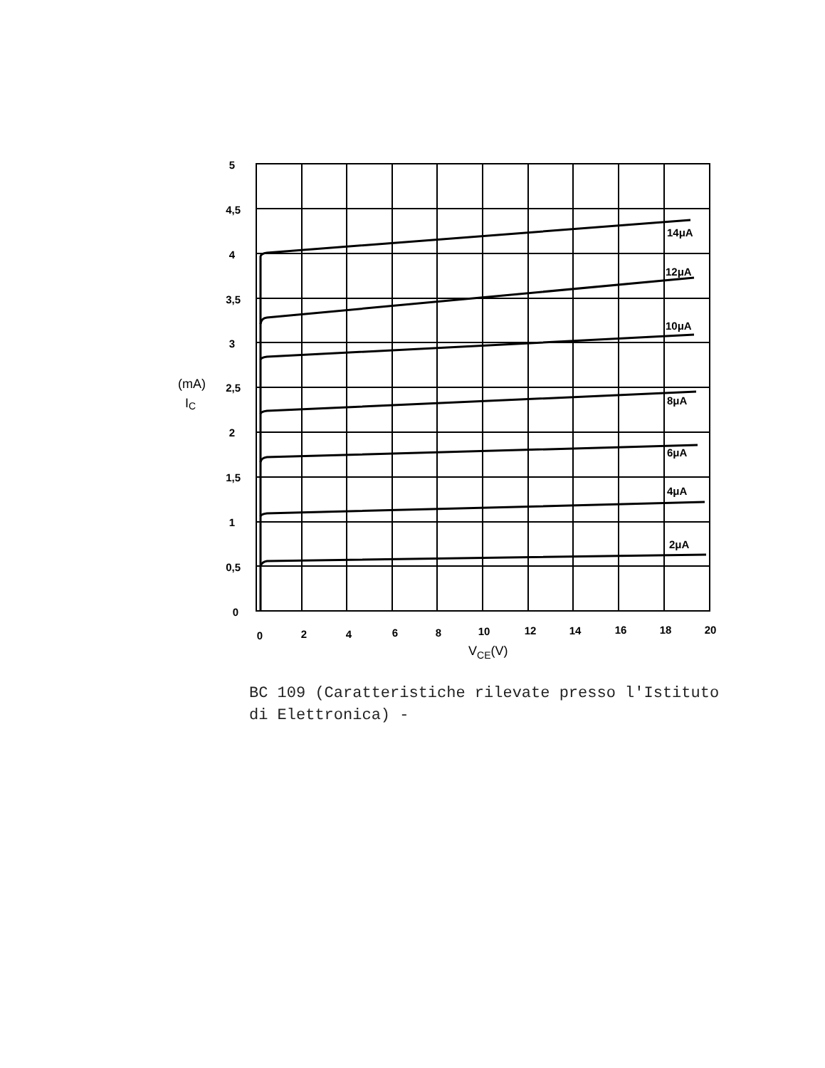5
4,5
4
3,5
3
2,5
2
1,5
1
0,5
0
(mA)
IC
0
2
4
6
8
10
12
14
16
18
20
VCE(V)
14μA
12μA
10μA
8μA
6μA
4μA
2μA
BC 109 (Caratteristiche rilevate presso l'Istituto
di Elettronica) -